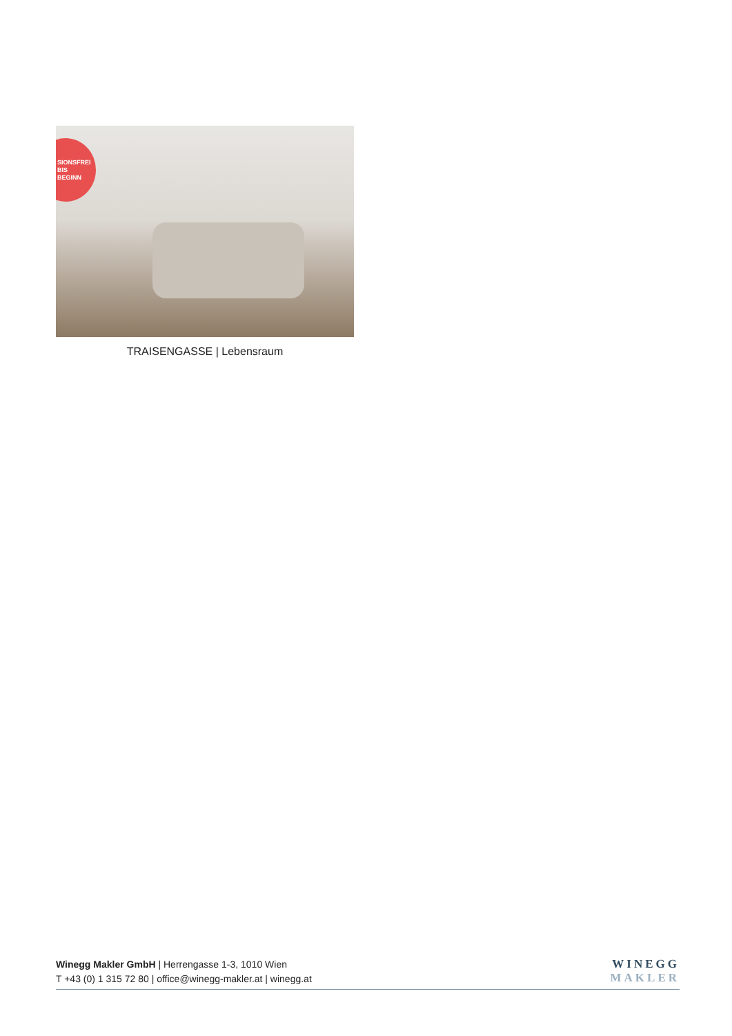SIONSFREI
BIS
BEGINN
TRAISENGASSE | Lebensraum
WINEGG
MAKLER
Winegg Makler GmbH | Herrengasse 1-3, 1010 Wien
T +43 (0) 1 315 72 80 | office@winegg-makler.at | winegg.at